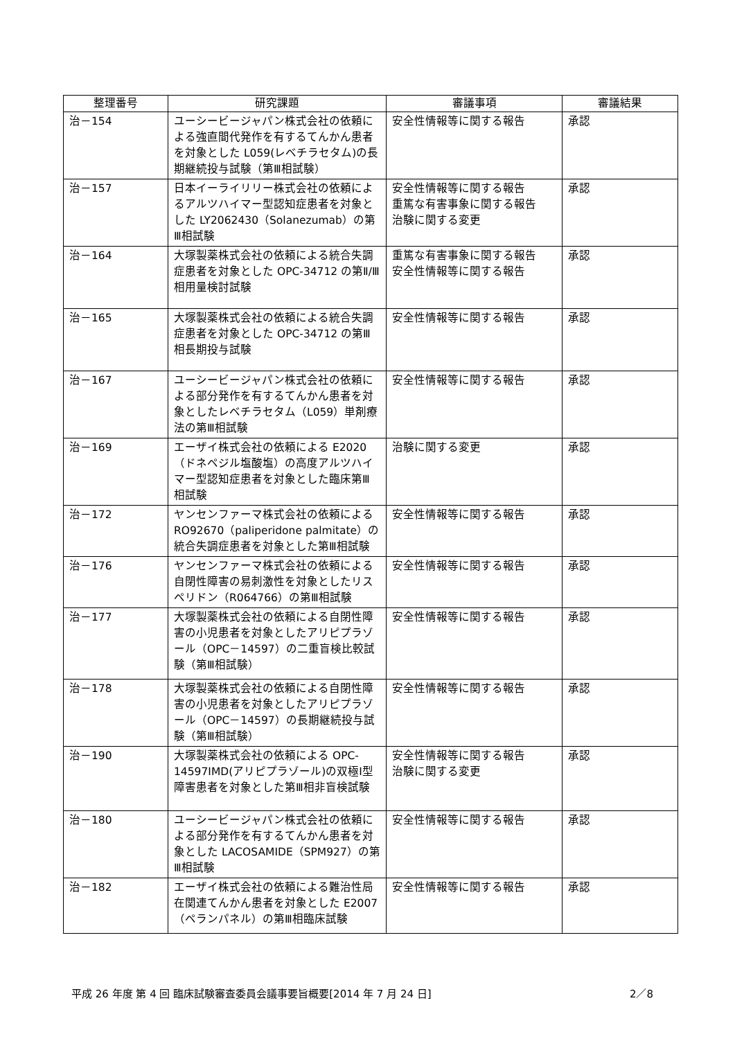| 整理番号 | 研究課題 | 審議事項 | 審議結果 |
| --- | --- | --- | --- |
| 治－154 | ユーシービージャパン株式会社の依頼による強直間代発作を有するてんかん患者を対象とした L059(レベチラセタム)の長期継続投与試験（第Ⅲ相試験） | 安全性情報等に関する報告 | 承認 |
| 治－157 | 日本イーライリリー株式会社の依頼によるアルツハイマー型認知症患者を対象とした LY2062430（Solanezumab）の第Ⅲ相試験 | 安全性情報等に関する報告 重篤な有害事象に関する報告 治験に関する変更 | 承認 |
| 治－164 | 大塚製薬株式会社の依頼による統合失調症患者を対象とした OPC-34712 の第Ⅱ/Ⅲ相用量検討試験 | 重篤な有害事象に関する報告 安全性情報等に関する報告 | 承認 |
| 治－165 | 大塚製薬株式会社の依頼による統合失調症患者を対象とした OPC-34712 の第Ⅲ相長期投与試験 | 安全性情報等に関する報告 | 承認 |
| 治－167 | ユーシービージャパン株式会社の依頼による部分発作を有するてんかん患者を対象としたレベチラセタム（L059）単剤療法の第Ⅲ相試験 | 安全性情報等に関する報告 | 承認 |
| 治－169 | エーザイ株式会社の依頼による E2020（ドネペジル塩酸塩）の高度アルツハイマー型認知症患者を対象とした臨床第Ⅲ相試験 | 治験に関する変更 | 承認 |
| 治－172 | ヤンセンファーマ株式会社の依頼による RO92670（paliperidone palmitate）の統合失調症患者を対象とした第Ⅲ相試験 | 安全性情報等に関する報告 | 承認 |
| 治－176 | ヤンセンファーマ株式会社の依頼による自閉性障害の易刺激性を対象としたリスペリドン（R064766）の第Ⅲ相試験 | 安全性情報等に関する報告 | 承認 |
| 治－177 | 大塚製薬株式会社の依頼による自閉性障害の小児患者を対象としたアリピプラゾール（OPC－14597）の二重盲検比較試験（第Ⅲ相試験） | 安全性情報等に関する報告 | 承認 |
| 治－178 | 大塚製薬株式会社の依頼による自閉性障害の小児患者を対象としたアリピプラゾール（OPC－14597）の長期継続投与試験（第Ⅲ相試験） | 安全性情報等に関する報告 | 承認 |
| 治－190 | 大塚製薬株式会社の依頼による OPC-14597IMD(アリピプラゾール)の双極Ⅰ型障害患者を対象とした第Ⅲ相非盲検試験 | 安全性情報等に関する報告 治験に関する変更 | 承認 |
| 治－180 | ユーシービージャパン株式会社の依頼による部分発作を有するてんかん患者を対象とした LACOSAMIDE（SPM927）の第Ⅲ相試験 | 安全性情報等に関する報告 | 承認 |
| 治－182 | エーザイ株式会社の依頼による難治性局在関連てんかん患者を対象とした E2007（ペランパネル）の第Ⅲ相臨床試験 | 安全性情報等に関する報告 | 承認 |
平成 26 年度 第 4 回 臨床試験審査委員会議事要旨概要[2014 年 7 月 24 日] 2／8